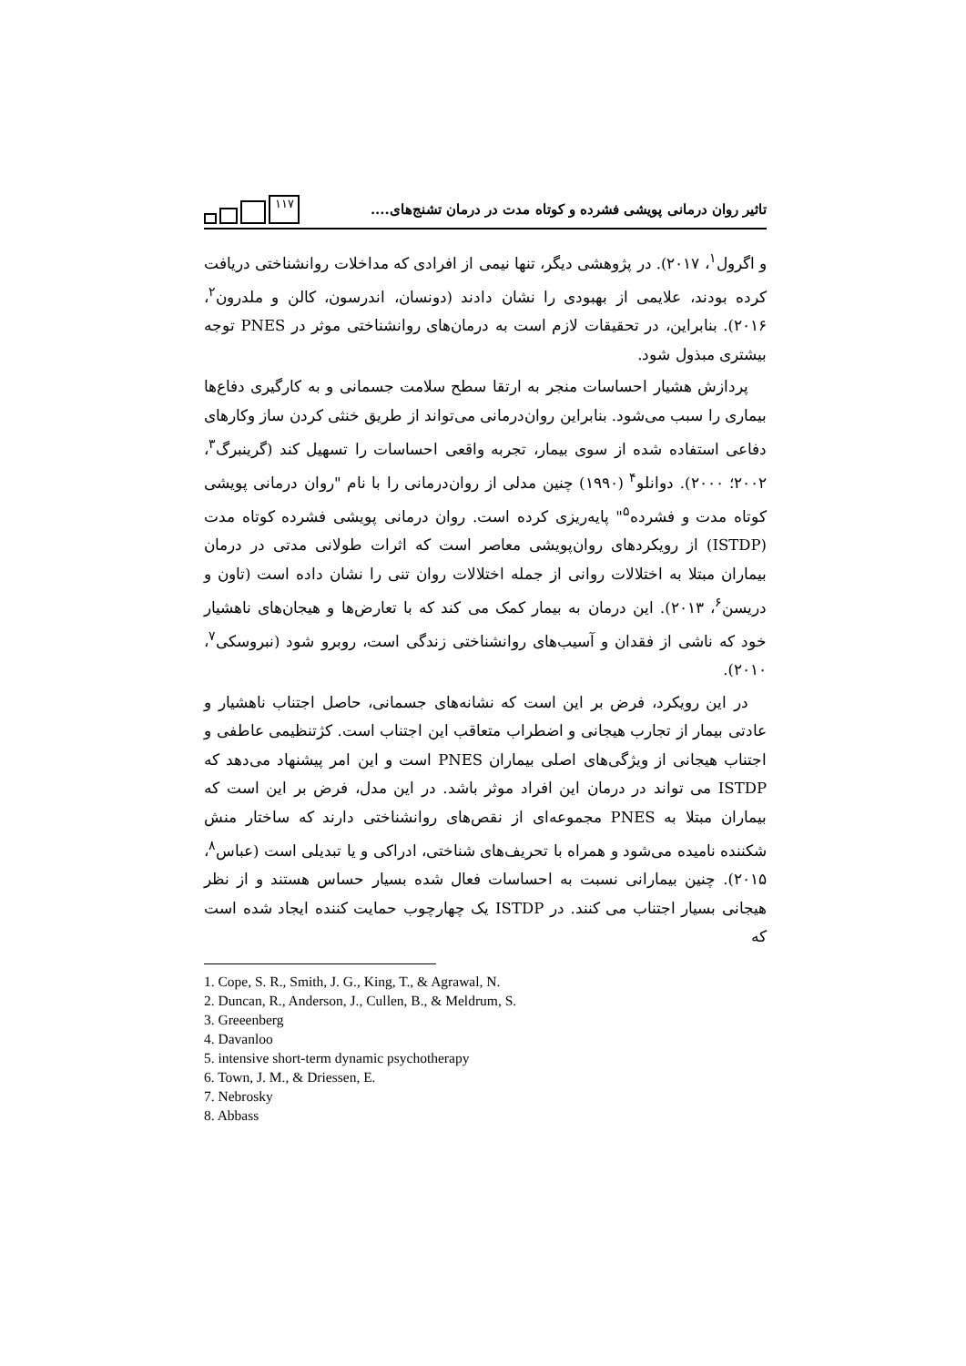تاثیر روان درمانی پویشی فشرده و کوتاه مدت در درمان تشنج‌های.... ۱۱۷
و اگرول<sup>۱</sup>، ۲۰۱۷). در پژوهشی دیگر، تنها نیمی از افرادی که مداخلات روانشناختی دریافت کرده بودند، علایمی از بهبودی را نشان دادند (دونسان، اندرسون، کالن و ملدرون<sup>۲</sup>، ۲۰۱۶). بنابراین، در تحقیقات لازم است به درمان‌های روانشناختی موثر در PNES توجه بیشتری مبذول شود.
پردازش هشیار احساسات منجر به ارتقا سطح سلامت جسمانی و به کارگیری دفاع‌ها بیماری را سبب می‌شود. بنابراین روان‌درمانی می‌تواند از طریق خنثی کردن ساز وکارهای دفاعی استفاده شده از سوی بیمار، تجربه واقعی احساسات را تسهیل کند (گرینبرگ<sup>۳</sup>، ۲۰۰۲؛ ۲۰۰۰). دوانلو<sup>۴</sup> (۱۹۹۰) چنین مدلی از روان‌درمانی را با نام "روان درمانی پویشی کوتاه مدت و فشرده<sup>۵</sup>" پایه‌ریزی کرده است. روان درمانی پویشی فشرده کوتاه مدت (ISTDP) از رویکردهای روان‌پویشی معاصر است که اثرات طولانی مدتی در درمان بیماران مبتلا به اختلالات روانی از جمله اختلالات روان تنی را نشان داده است (تاون و دریسن<sup>۶</sup>، ۲۰۱۳). این درمان به بیمار کمک می کند که با تعارض‌ها و هیجان‌های ناهشیار خود که ناشی از فقدان و آسیب‌های روانشناختی زندگی است، روبرو شود (نبروسکی<sup>۷</sup>، ۲۰۱۰).
در این رویکرد، فرض بر این است که نشانه‌های جسمانی، حاصل اجتناب ناهشیار و عادتی بیمار از تجارب هیجانی و اضطراب متعاقب این اجتناب است. کژتنظیمی عاطفی و اجتناب هیجانی از ویژگی‌های اصلی بیماران PNES است و این امر پیشنهاد می‌دهد که ISTDP می تواند در درمان این افراد موثر باشد. در این مدل، فرض بر این است که بیماران مبتلا به PNES مجموعه‌ای از نقص‌های روانشناختی دارند که ساختار منش شکننده نامیده می‌شود و همراه با تحریف‌های شناختی، ادراکی و یا تبدیلی است (عباس<sup>۸</sup>، ۲۰۱۵). چنین بیمارانی نسبت به احساسات فعال شده بسیار حساس هستند و از نظر هیجانی بسیار اجتناب می کنند. در ISTDP یک چهارچوب حمایت کننده ایجاد شده است که
1. Cope, S. R., Smith, J. G., King, T., & Agrawal, N.
2. Duncan, R., Anderson, J., Cullen, B., & Meldrum, S.
3. Greeenberg
4. Davanloo
5. intensive short-term dynamic psychotherapy
6. Town, J. M., & Driessen, E.
7. Nebrosky
8. Abbass